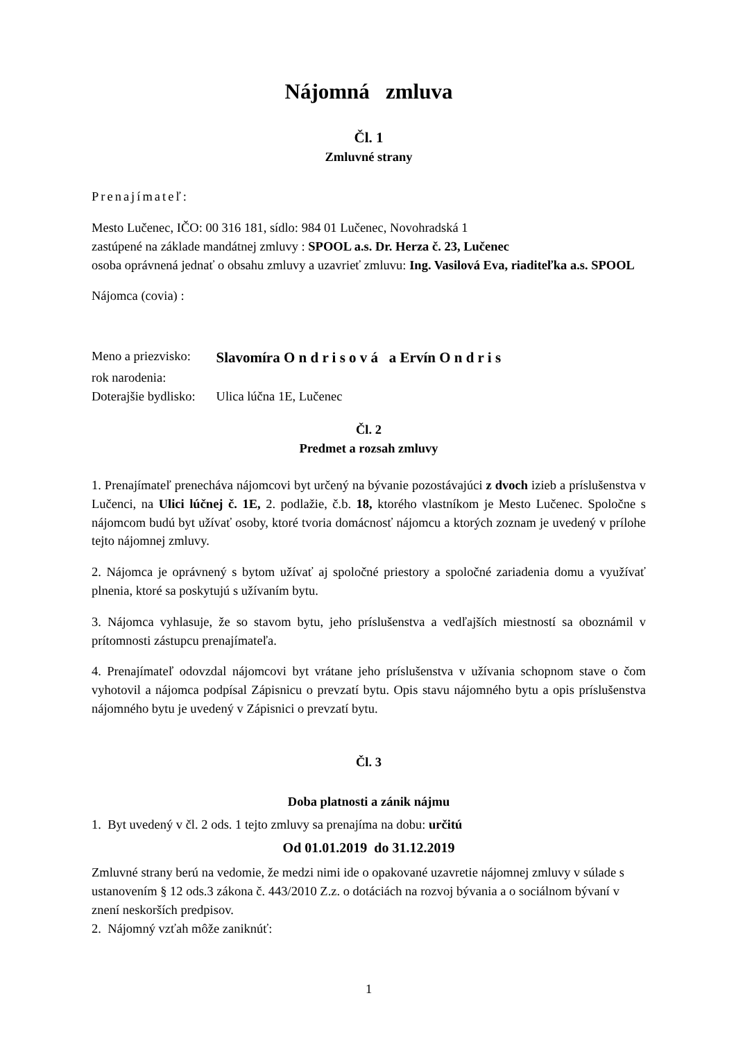Nájomná zmluva
Čl. 1
Zmluvné strany
Prenajímateľ:
Mesto Lučenec, IČO: 00 316 181, sídlo: 984 01 Lučenec, Novohradská 1
zastúpené na základe mandátnej zmluvy : SPOOL a.s. Dr. Herza č. 23, Lučenec
osoba oprávnená jednať o obsahu zmluvy a uzavrieť zmluvu: Ing. Vasilová Eva, riaditeľka a.s. SPOOL
Nájomca (covia) :
| Meno a priezvisko: | Slavomíra O n d r i s o v á a Ervín O n d r i s |
| rok narodenia: | |
| Doterajšie bydlisko: | Ulica lúčna 1E, Lučenec |
Čl. 2
Predmet a rozsah zmluvy
1. Prenajímateľ prenecháva nájomcovi byt určený na bývanie pozostávajúci z dvoch izieb a príslušenstva v Lučenci, na Ulici lúčnej č. 1E, 2. podlažie, č.b. 18, ktorého vlastníkom je Mesto Lučenec. Spoločne s nájomcom budú byt užívať osoby, ktoré tvoria domácnosť nájomcu a ktorých zoznam je uvedený v prílohe tejto nájomnej zmluvy.
2. Nájomca je oprávnený s bytom užívať aj spoločné priestory a spoločné zariadenia domu a využívať plnenia, ktoré sa poskytujú s užívaním bytu.
3. Nájomca vyhlasuje, že so stavom bytu, jeho príslušenstva a vedľajších miestností sa oboznámil v prítomnosti zástupcu prenajímateľa.
4. Prenajímateľ odovzdal nájomcovi byt vrátane jeho príslušenstva v užívania schopnom stave o čom vyhotovil a nájomca podpísal Zápisnicu o prevzatí bytu. Opis stavu nájomného bytu a opis príslušenstva nájomného bytu je uvedený v Zápisnici o prevzatí bytu.
Čl. 3
Doba platnosti a zánik nájmu
1. Byt uvedený v čl. 2 ods. 1 tejto zmluvy sa prenajíma na dobu: určitú
Od 01.01.2019 do 31.12.2019
Zmluvné strany berú na vedomie, že medzi nimi ide o opakované uzavretie nájomnej zmluvy v súlade s ustanovením § 12 ods.3 zákona č. 443/2010 Z.z. o dotáciách na rozvoj bývania a o sociálnom bývaní v znení neskorších predpisov.
2. Nájomný vzťah môže zaniknúť:
1